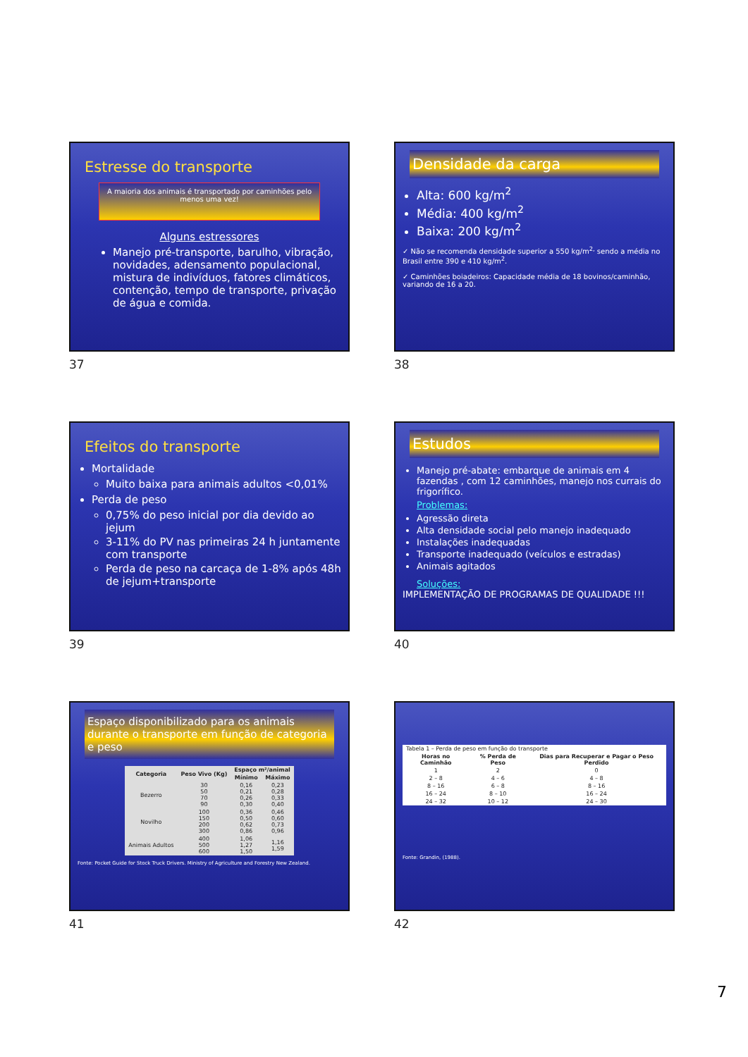Estresse do transporte
A maioria dos animais é transportado por caminhões pelo menos uma vez!
Alguns estressores
Manejo pré-transporte, barulho, vibração, novidades, adensamento populacional, mistura de indivíduos, fatores climáticos, contenção, tempo de transporte, privação de água e comida.
37
Densidade da carga
Alta: 600 kg/m<sup>2</sup>
Média: 400 kg/m<sup>2</sup>
Baixa: 200 kg/m<sup>2</sup>
✓ Não se recomenda densidade superior a 550 kg/m<sup>2,</sup> sendo a média no Brasil entre 390 e 410 kg/m<sup>2</sup>.
✓ Caminhões boiadeiros: Capacidade média de 18 bovinos/caminhão, variando de 16 a 20.
38
Efeitos do transporte
Mortalidade
Muito baixa para animais adultos <0,01%
Perda de peso
0,75% do peso inicial por dia devido ao jejum
3-11% do PV nas primeiras 24 h juntamente com transporte
Perda de peso na carcaça de 1-8% após 48h de jejum+transporte
39
Estudos
Manejo pré-abate: embarque de animais em 4 fazendas , com 12 caminhões, manejo nos currais do frigorífico.
Problemas:
Agressão direta
Alta densidade social pelo manejo inadequado
Instalações inadequadas
Transporte inadequado (veículos e estradas)
Animais agitados
Soluções:
IMPLEMENTAÇÃO DE PROGRAMAS DE QUALIDADE !!!
40
Espaço disponibilizado para os animais durante o transporte em função de categoria e peso
| Categoria | Peso Vivo (Kg) | Espaço m²/animal | |
| --- | --- | --- | --- |
| | | Mínimo | Máximo |
| Bezerro | 30 50 70 90 | 0,16 0,21 0,26 0,30 | 0,23 0,28 0,33 0,40 |
| Novilho | 100 150 200 300 | 0,36 0,50 0,62 0,86 | 0,46 0,60 0,73 0,96 |
| Animais Adultos | 400 500 600 | 1,06 1,27 1,50 | 1,16 1,59 |
Fonte: Pocket Guide for Stock Truck Drivers. Ministry of Agriculture and Forestry New Zealand.
41
| Tabela 1 – Perda de peso em função do transporte | | |
| Horas no Caminhão | % Perda de Peso | Dias para Recuperar e Pagar o Peso Perdido |
| 1 | 2 | 0 |
| 2 – 8 | 4 – 6 | 4 – 8 |
| 8 – 16 | 6 – 8 | 8 – 16 |
| 16 – 24 | 8 – 10 | 16 – 24 |
| 24 – 32 | 10 – 12 | 24 – 30 |
Fonte: Grandin, (1988).
42
7